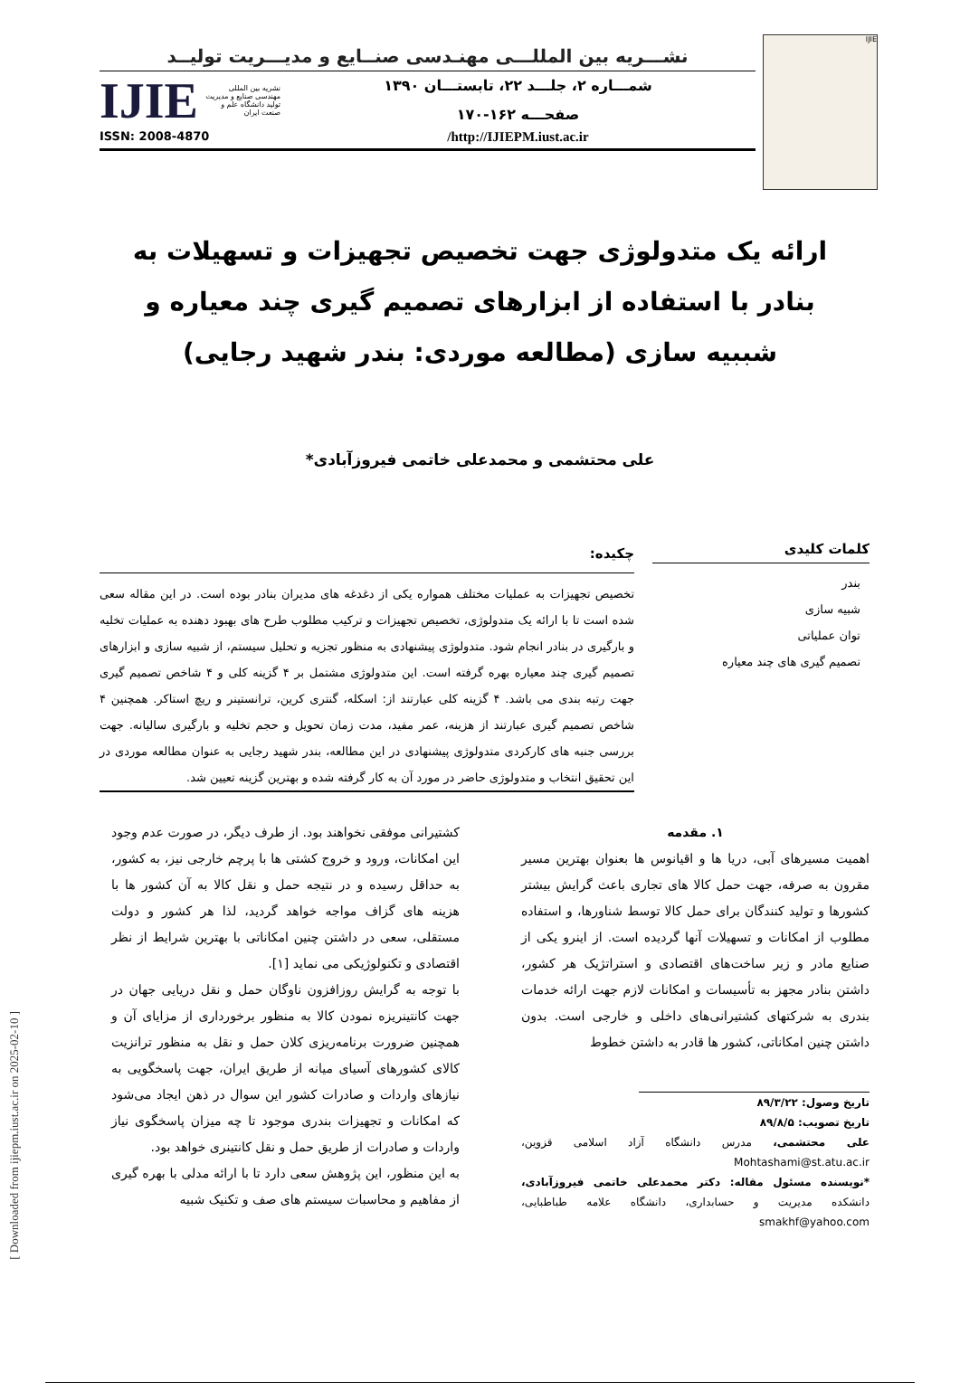IJIE
نشـــریه بین المللـــی مهنـدسی صنــایع و مدیـــریت تولیــد
شمـــاره ۲، جلـــد ۲۲، تابستـــان ۱۳۹۰
صفحـــه ۱۶۲-۱۷۰
IJIE نشریه بین المللی مهندسی صنایع و مدیریت تولید دانشگاه علم و صنعت ایران
http://IJIEPM.iust.ac.ir/ ISSN: 2008-4870
ارائه یک متدولوژی جهت تخصیص تجهیزات و تسهیلات به بنادر با استفاده از ابزارهای تصمیم گیری چند معیاره و شببیه سازی (مطالعه موردی: بندر شهید رجایی)
علی محتشمی و محمدعلی خاتمی فیروزآبادی*
کلمات کلیدی
بندر
شبیه سازی
توان عملیاتی
تصمیم گیری های چند معیاره
چکیده:
تخصیص تجهیزات به عملیات مختلف همواره یکی از دغدغه های مدیران بنادر بوده است. در این مقاله سعی شده است تا با ارائه یک متدولوژی، تخصیص تجهیزات و ترکیب مطلوب طرح های بهبود دهنده به عملیات تخلیه و بارگیری در بنادر انجام شود. متدولوژی پیشنهادی به منظور تجزیه و تحلیل سیستم، از شبیه سازی و ابزارهای تصمیم گیری چند معیاره بهره گرفته است. این متدولوژی مشتمل بر ۴ گزینه کلی و ۴ شاخص تصمیم گیری جهت رتبه بندی می باشد. ۴ گزینه کلی عبارتند از: اسکله، گنتری کرین، ترانستینر و ریچ استاکر. همچنین ۴ شاخص تصمیم گیری عبارتند از هزینه، عمر مفید، مدت زمان تحویل و حجم تخلیه و بارگیری سالیانه. جهت بررسی جنبه های کارکردی متدولوژی پیشنهادی در این مطالعه، بندر شهید رجایی به عنوان مطالعه موردی در این تحقیق انتخاب و متدولوژی حاضر در مورد آن به کار گرفته شده و بهترین گزینه تعیین شد.
۱. مقدمه
اهمیت مسیرهای آبی، دریا ها و اقیانوس ها بعنوان بهترین مسیر مقرون به صرفه، جهت حمل کالا های تجاری باعث گرایش بیشتر کشورها و تولید کنندگان برای حمل کالا توسط شناورها، و استفاده مطلوب از امکانات و تسهیلات آنها گردیده است. از اینرو یکی از صنایع مادر و زیر ساخت‌های اقتصادی و استراتژیک هر کشور، داشتن بنادر مجهز به تأسیسات و امکانات لازم جهت ارائه خدمات بندری به شرکتهای کشتیرانی‌های داخلی و خارجی است. بدون داشتن چنین امکاناتی، کشور ها قادر به داشتن خطوط
تاریخ وصول: ۸۹/۳/۲۲
تاریخ تصویب: ۸۹/۸/۵
علی محتشمی، مدرس دانشگاه آزاد اسلامی قزوین، Mohtashami@st.atu.ac.ir
*نویسنده مسئول مقاله: دکتر محمدعلی خاتمی فیروزآبادی، دانشکده مدیریت و حسابداری، دانشگاه علامه طباطبایی، smakhf@yahoo.com
کشتیرانی موفقی نخواهند بود. از طرف دیگر، در صورت عدم وجود این امکانات، ورود و خروج کشتی ها با پرچم خارجی نیز، به کشور، به حداقل رسیده و در نتیجه حمل و نقل کالا به آن کشور ها با هزینه های گزاف مواجه خواهد گردید، لذا هر کشور و دولت مستقلی، سعی در داشتن چنین امکاناتی با بهترین شرایط از نظر اقتصادی و تکنولوژیکی می نماید [۱].
با توجه به گرایش روزافزون ناوگان حمل و نقل دریایی جهان در جهت کانتینریزه نمودن کالا به منظور برخورداری از مزایای آن و همچنین ضرورت برنامه‌ریزی کلان حمل و نقل به منظور ترانزیت کالای کشورهای آسیای میانه از طریق ایران، جهت پاسخگویی به نیازهای واردات و صادرات کشور این سوال در ذهن ایجاد می‌شود که امکانات و تجهیزات بندری موجود تا چه میزان پاسخگوی نیاز واردات و صادرات از طریق حمل و نقل کانتینری خواهد بود.
به این منظور، این پژوهش سعی دارد تا با ارائه مدلی با بهره گیری از مفاهیم و محاسبات سیستم های صف و تکنیک شبیه
[ Downloaded from ijiepm.iust.ac.ir on 2025-02-10 ]